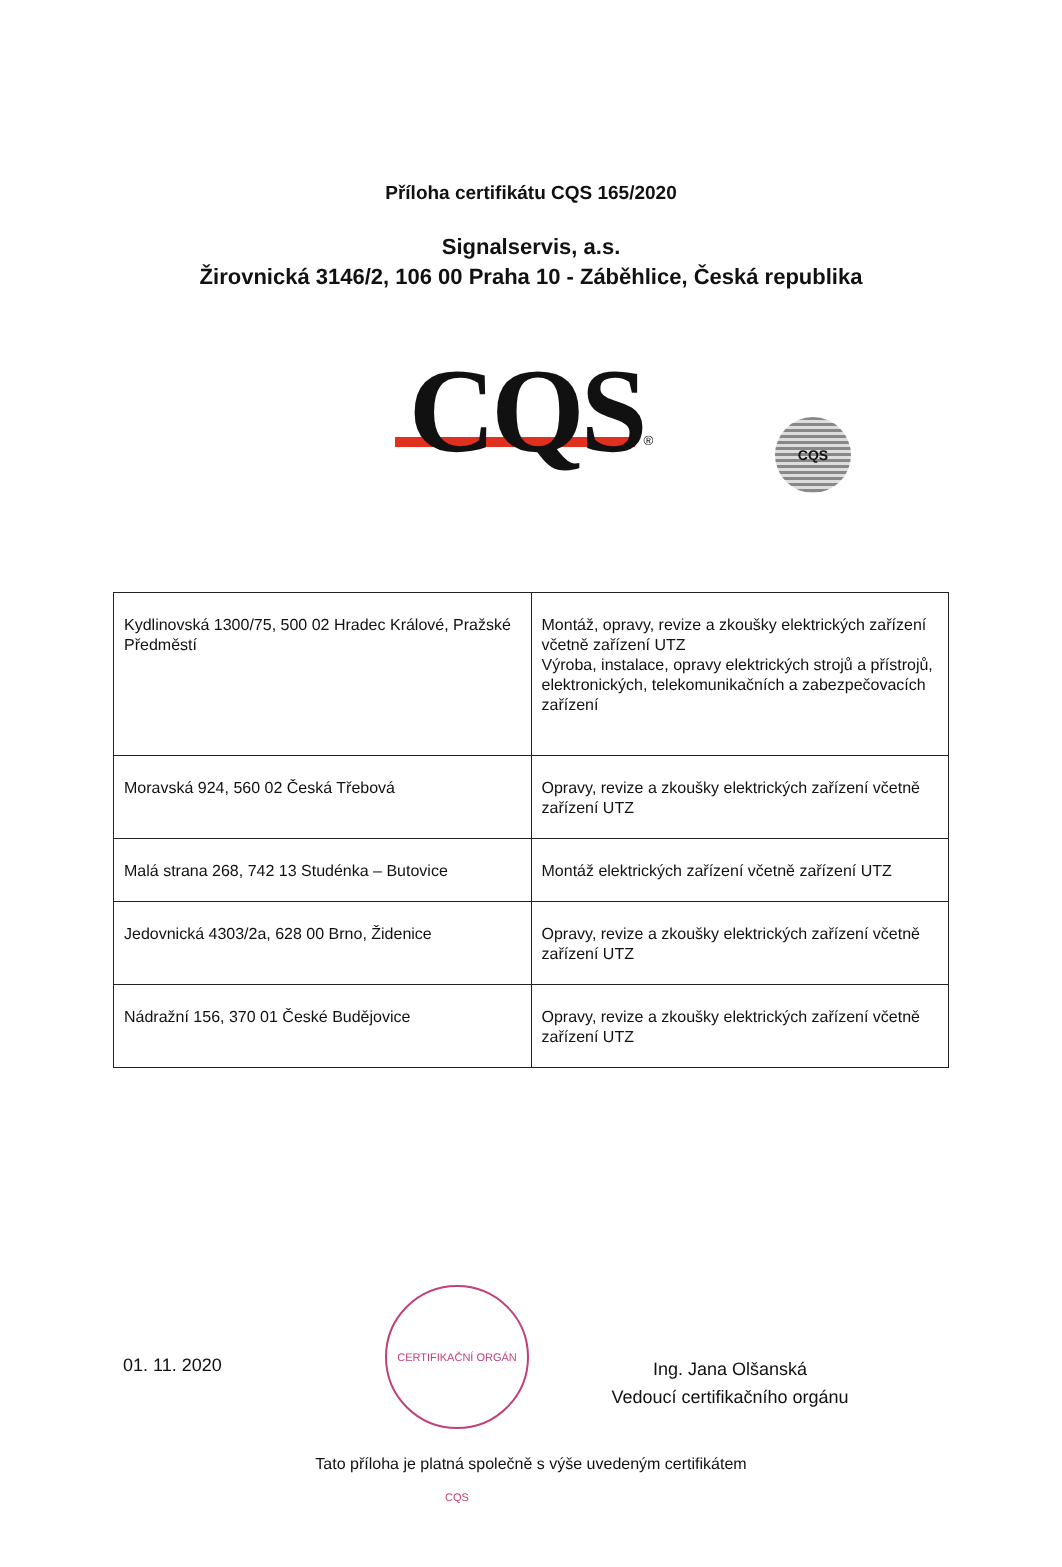Příloha certifikátu CQS 165/2020
Signalservis, a.s.
Žirovnická 3146/2, 106 00 Praha 10 - Záběhlice, Česká republika
CQS<sup>®</sup>
CQS
| Kydlinovská 1300/75, 500 02 Hradec Králové, Pražské Předměstí | Montáž, opravy, revize a zkoušky elektrických zařízení včetně zařízení UTZ Výroba, instalace, opravy elektrických strojů a přístrojů, elektronických, telekomunikačních a zabezpečovacích zařízení |
| Moravská 924, 560 02 Česká Třebová | Opravy, revize a zkoušky elektrických zařízení včetně zařízení UTZ |
| Malá strana 268, 742 13 Studénka – Butovice | Montáž elektrických zařízení včetně zařízení UTZ |
| Jedovnická 4303/2a, 628 00 Brno, Židenice | Opravy, revize a zkoušky elektrických zařízení včetně zařízení UTZ |
| Nádražní 156, 370 01 České Budějovice | Opravy, revize a zkoušky elektrických zařízení včetně zařízení UTZ |
CERTIFIKAČNÍ ORGÁN CQS
01. 11. 2020
Ing. Jana Olšanská
Vedoucí certifikačního orgánu
Tato příloha je platná společně s výše uvedeným certifikátem